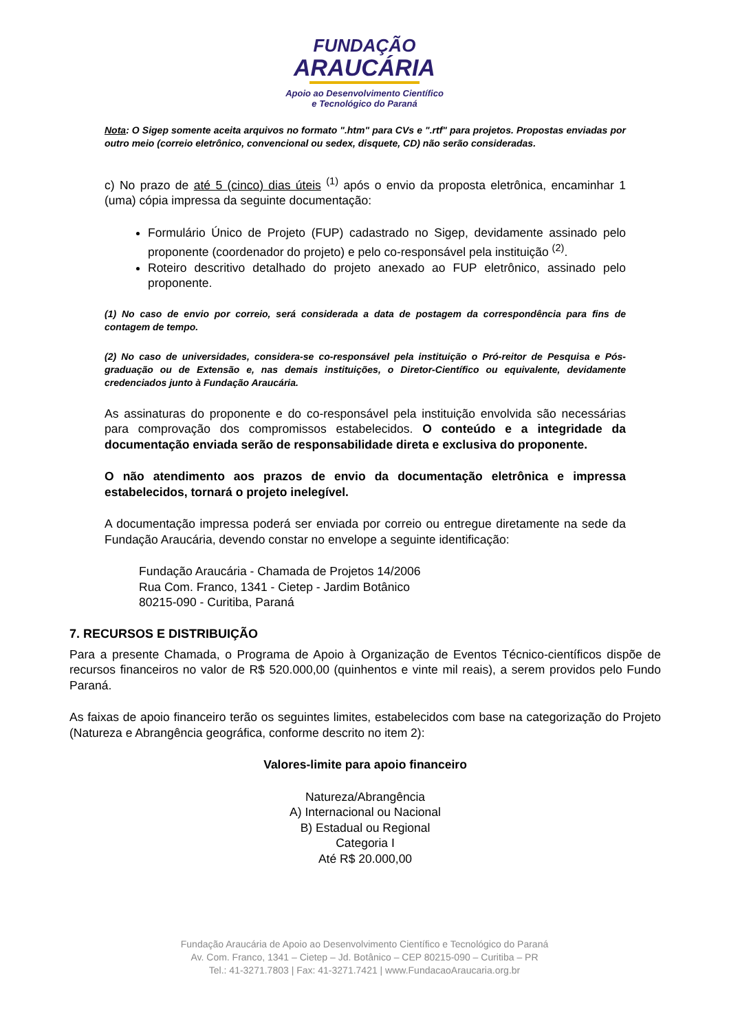FUNDAÇÃO
ARAUCÁRIA
Apoio ao Desenvolvimento Científico
e Tecnológico do Paraná
Nota: O Sigep somente aceita arquivos no formato ".htm" para CVs e ".rtf" para projetos. Propostas enviadas por outro meio (correio eletrônico, convencional ou sedex, disquete, CD) não serão consideradas.
c) No prazo de até 5 (cinco) dias úteis <sup>(1)</sup> após o envio da proposta eletrônica, encaminhar 1 (uma) cópia impressa da seguinte documentação:
Formulário Único de Projeto (FUP) cadastrado no Sigep, devidamente assinado pelo proponente (coordenador do projeto) e pelo co-responsável pela instituição <sup>(2)</sup>.
Roteiro descritivo detalhado do projeto anexado ao FUP eletrônico, assinado pelo proponente.
(1) No caso de envio por correio, será considerada a data de postagem da correspondência para fins de contagem de tempo.
(2) No caso de universidades, considera-se co-responsável pela instituição o Pró-reitor de Pesquisa e Pós-graduação ou de Extensão e, nas demais instituições, o Diretor-Científico ou equivalente, devidamente credenciados junto à Fundação Araucária.
As assinaturas do proponente e do co-responsável pela instituição envolvida são necessárias para comprovação dos compromissos estabelecidos. O conteúdo e a integridade da documentação enviada serão de responsabilidade direta e exclusiva do proponente.
O não atendimento aos prazos de envio da documentação eletrônica e impressa estabelecidos, tornará o projeto inelegível.
A documentação impressa poderá ser enviada por correio ou entregue diretamente na sede da Fundação Araucária, devendo constar no envelope a seguinte identificação:
Fundação Araucária - Chamada de Projetos 14/2006
Rua Com. Franco, 1341 - Cietep - Jardim Botânico
80215-090 - Curitiba, Paraná
7. RECURSOS E DISTRIBUIÇÃO
Para a presente Chamada, o Programa de Apoio à Organização de Eventos Técnico-científicos dispõe de recursos financeiros no valor de R$ 520.000,00 (quinhentos e vinte mil reais), a serem providos pelo Fundo Paraná.
As faixas de apoio financeiro terão os seguintes limites, estabelecidos com base na categorização do Projeto (Natureza e Abrangência geográfica, conforme descrito no item 2):
Valores-limite para apoio financeiro
Natureza/Abrangência
A) Internacional ou Nacional
B) Estadual ou Regional
Categoria I
Até R$ 20.000,00
Fundação Araucária de Apoio ao Desenvolvimento Científico e Tecnológico do Paraná
Av. Com. Franco, 1341 – Cietep – Jd. Botânico – CEP 80215-090 – Curitiba – PR
Tel.: 41-3271.7803 | Fax: 41-3271.7421 | www.FundacaoAraucaria.org.br